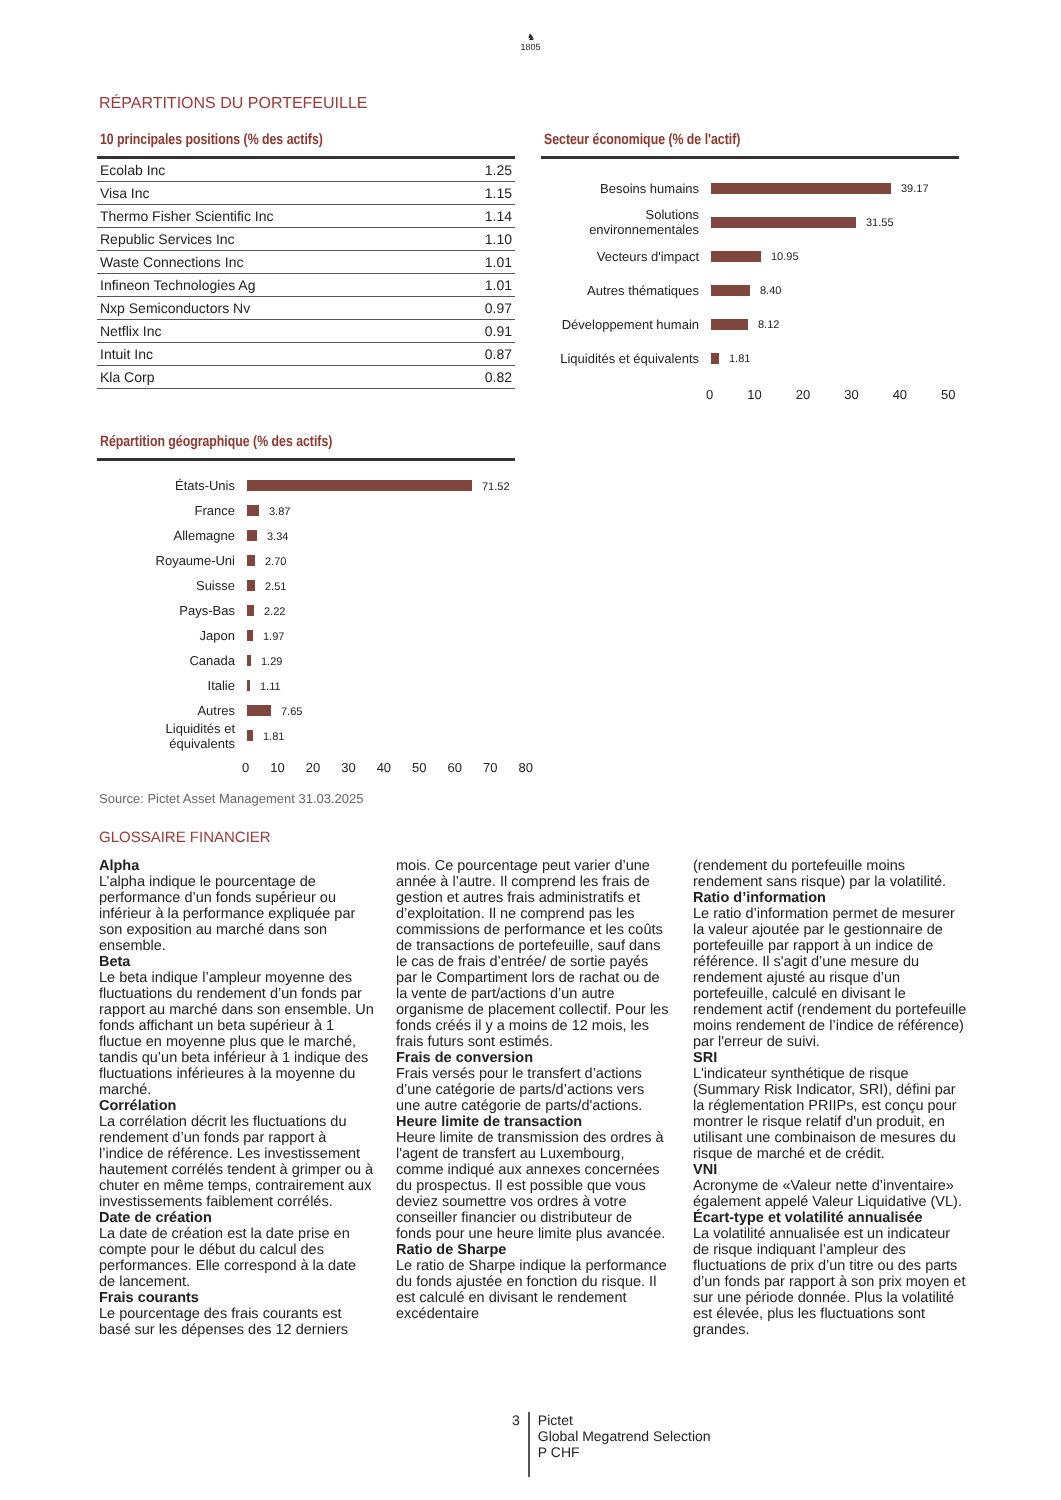♞
1805
RÉPARTITIONS DU PORTEFEUILLE
10 principales positions (% des actifs)
| Ecolab Inc | 1.25 |
| Visa Inc | 1.15 |
| Thermo Fisher Scientific Inc | 1.14 |
| Republic Services Inc | 1.10 |
| Waste Connections Inc | 1.01 |
| Infineon Technologies Ag | 1.01 |
| Nxp Semiconductors Nv | 0.97 |
| Netflix Inc | 0.91 |
| Intuit Inc | 0.87 |
| Kla Corp | 0.82 |
Secteur économique (% de l'actif)
Besoins humains
39.17
Solutions environnementales
31.55
Vecteurs d'impact
10.95
Autres thématiques
8.40
Développement humain
8.12
Liquidités et équivalents
1.81
0 10 20 30 40 50
Répartition géographique (% des actifs)
États-Unis
71.52
France
3.87
Allemagne
3.34
Royaume-Uni
2.70
Suisse
2.51
Pays-Bas
2.22
Japon
1.97
Canada
1.29
Italie
1.11
Autres
7.65
Liquidités et équivalents
1.81
0 10 20 30 40 50 60 70 80
Source: Pictet Asset Management 31.03.2025
GLOSSAIRE FINANCIER
Alpha
L’alpha indique le pourcentage de performance d’un fonds supérieur ou inférieur à la performance expliquée par son exposition au marché dans son ensemble.
Beta
Le beta indique l’ampleur moyenne des fluctuations du rendement d’un fonds par rapport au marché dans son ensemble. Un fonds affichant un beta supérieur à 1 fluctue en moyenne plus que le marché, tandis qu’un beta inférieur à 1 indique des fluctuations inférieures à la moyenne du marché.
Corrélation
La corrélation décrit les fluctuations du rendement d’un fonds par rapport à l’indice de référence. Les investissement hautement corrélés tendent à grimper ou à chuter en même temps, contrairement aux investissements faiblement corrélés.
Date de création
La date de création est la date prise en compte pour le début du calcul des performances. Elle correspond à la date de lancement.
Frais courants
Le pourcentage des frais courants est basé sur les dépenses des 12 derniers
mois. Ce pourcentage peut varier d’une année à l’autre. Il comprend les frais de gestion et autres frais administratifs et d’exploitation. Il ne comprend pas les commissions de performance et les coûts de transactions de portefeuille, sauf dans le cas de frais d’entrée/ de sortie payés par le Compartiment lors de rachat ou de la vente de part/actions d’un autre organisme de placement collectif. Pour les fonds créés il y a moins de 12 mois, les frais futurs sont estimés.
Frais de conversion
Frais versés pour le transfert d’actions d’une catégorie de parts/d’actions vers une autre catégorie de parts/d'actions.
Heure limite de transaction
Heure limite de transmission des ordres à l'agent de transfert au Luxembourg, comme indiqué aux annexes concernées du prospectus. Il est possible que vous deviez soumettre vos ordres à votre conseiller financier ou distributeur de fonds pour une heure limite plus avancée.
Ratio de Sharpe
Le ratio de Sharpe indique la performance du fonds ajustée en fonction du risque. Il est calculé en divisant le rendement excédentaire
(rendement du portefeuille moins rendement sans risque) par la volatilité.
Ratio d’information
Le ratio d’information permet de mesurer la valeur ajoutée par le gestionnaire de portefeuille par rapport à un indice de référence. Il s'agit d’une mesure du rendement ajusté au risque d’un portefeuille, calculé en divisant le rendement actif (rendement du portefeuille moins rendement de l’indice de référence) par l'erreur de suivi.
SRI
L'indicateur synthétique de risque (Summary Risk Indicator, SRI), défini par la réglementation PRIIPs, est conçu pour montrer le risque relatif d'un produit, en utilisant une combinaison de mesures du risque de marché et de crédit.
VNI
Acronyme de «Valeur nette d’inventaire» également appelé Valeur Liquidative (VL).
Écart-type et volatilité annualisée
La volatilité annualisée est un indicateur de risque indiquant l’ampleur des fluctuations de prix d’un titre ou des parts d’un fonds par rapport à son prix moyen et sur une période donnée. Plus la volatilité est élevée, plus les fluctuations sont grandes.
3
Pictet
Global Megatrend Selection
P CHF